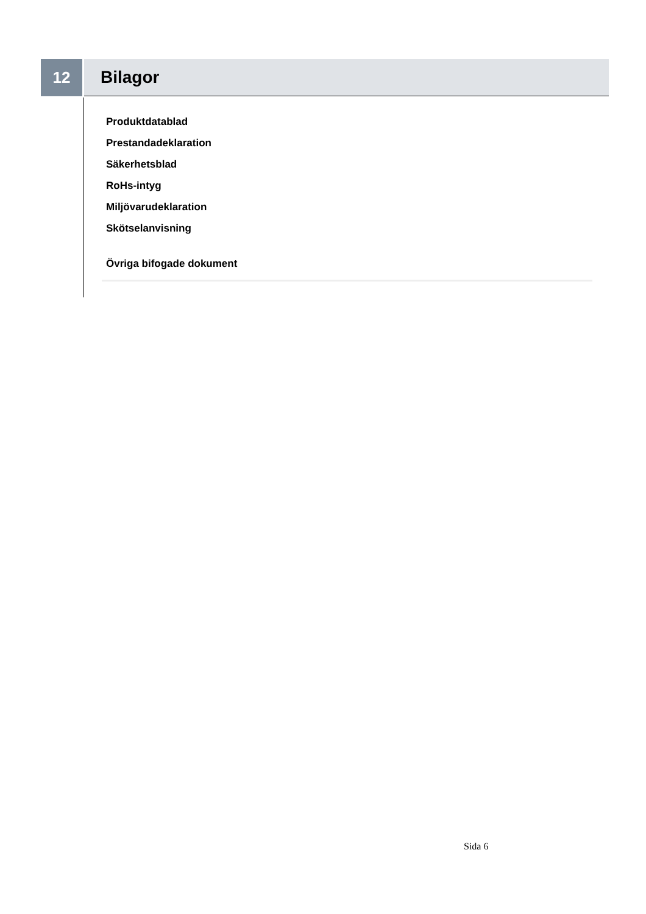12 Bilagor
Produktdatablad
Prestandadeklaration
Säkerhetsblad
RoHs-intyg
Miljövarudeklaration
Skötselanvisning
Övriga bifogade dokument
Sida 6